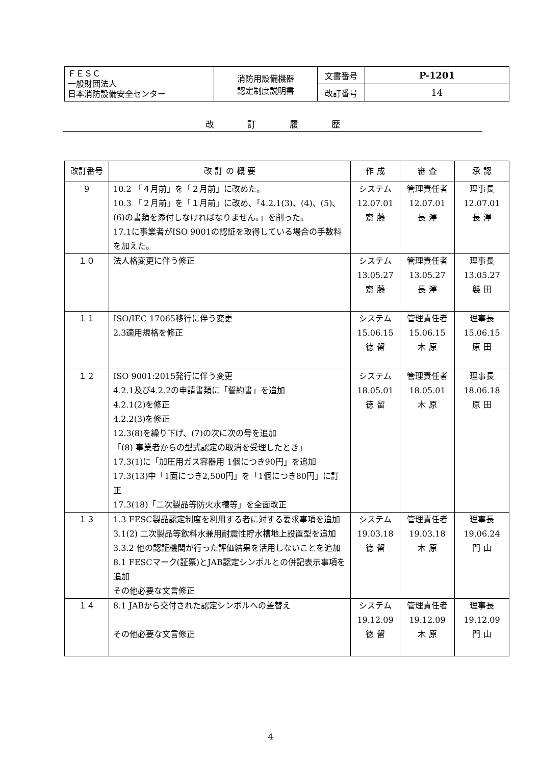| ＦＥＳＣ 一般財団法人 日本消防設備安全センター | 消防用設備機器 認定制度説明書 | 文書番号 | P-1201 |
| | | 改訂番号 | 14 |
改 訂 履 歴
| 改訂番号 | 改 訂 の 概 要 | 作 成 | 審 査 | 承 認 |
| --- | --- | --- | --- | --- |
| 9 | 10.2 「４月前」を「２月前」に改めた。 10.3 「２月前」を「１月前」に改め、「4.2.1(3)、(4)、(5)、(6)の書類を添付しなければなりません。」を削った。 17.1に事業者がISO 9001の認証を取得している場合の手数料を加えた。 | システム 12.07.01 齋 藤 | 管理責任者 12.07.01 長 澤 | 理事長 12.07.01 長 澤 |
| １０ | 法人格変更に伴う修正 | システム 13.05.27 齋 藤 | 管理責任者 13.05.27 長 澤 | 理事長 13.05.27 襲 田 |
| １１ | ISO/IEC 17065移行に伴う変更 2.3適用規格を修正 | システム 15.06.15 徳 留 | 管理責任者 15.06.15 木 原 | 理事長 15.06.15 原 田 |
| １２ | ISO 9001:2015発行に伴う変更 4.2.1及び4.2.2の申請書類に「誓約書」を追加 4.2.1(2)を修正 4.2.2(3)を修正 12.3(8)を繰り下げ、(7)の次に次の号を追加 「(8) 事業者からの型式認定の取消を受理したとき」 17.3(1)に「加圧用ガス容器用 1個につき90円」を追加 17.3(13)中「1面につき2,500円」を「1個につき80円」に訂正 17.3(18)「二次製品等防火水槽等」を全面改正 | システム 18.05.01 徳 留 | 管理責任者 18.05.01 木 原 | 理事長 18.06.18 原 田 |
| １３ | 1.3 FESC製品認定制度を利用する者に対する要求事項を追加 3.1(2) 二次製品等飲料水兼用耐震性貯水槽地上設置型を追加 3.3.2 他の認証機関が行った評価結果を活用しないことを追加 8.1 FESCマーク(証票)とJAB認定シンボルとの併記表示事項を追加 その他必要な文言修正 | システム 19.03.18 徳 留 | 管理責任者 19.03.18 木 原 | 理事長 19.06.24 門 山 |
| １４ | 8.1 JABから交付された認定シンボルへの差替え その他必要な文言修正 | システム 19.12.09 徳 留 | 管理責任者 19.12.09 木 原 | 理事長 19.12.09 門 山 |
4